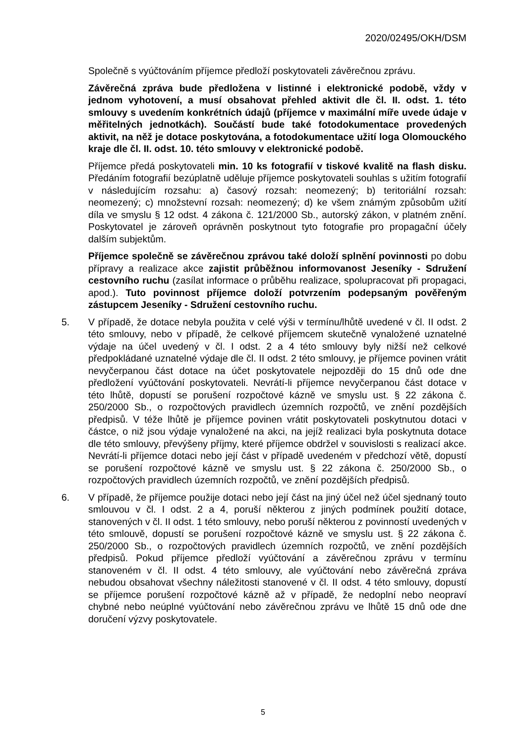2020/02495/OKH/DSM
Společně s vyúčtováním příjemce předloží poskytovateli závěrečnou zprávu.
Závěrečná zpráva bude předložena v listinné i elektronické podobě, vždy v jednom vyhotovení, a musí obsahovat přehled aktivit dle čl. II. odst. 1. této smlouvy s uvedením konkrétních údajů (příjemce v maximální míře uvede údaje v měřitelných jednotkách). Součástí bude také fotodokumentace provedených aktivit, na něž je dotace poskytována, a fotodokumentace užití loga Olomouckého kraje dle čl. II. odst. 10. této smlouvy v elektronické podobě.
Příjemce předá poskytovateli min. 10 ks fotografií v tiskové kvalitě na flash disku. Předáním fotografií bezúplatně uděluje příjemce poskytovateli souhlas s užitím fotografií v následujícím rozsahu: a) časový rozsah: neomezený; b) teritoriální rozsah: neomezený; c) množstevní rozsah: neomezený; d) ke všem známým způsobům užití díla ve smyslu § 12 odst. 4 zákona č. 121/2000 Sb., autorský zákon, v platném znění. Poskytovatel je zároveň oprávněn poskytnout tyto fotografie pro propagační účely dalším subjektům.
Příjemce společně se závěrečnou zprávou také doloží splnění povinnosti po dobu přípravy a realizace akce zajistit průběžnou informovanost Jeseníky - Sdružení cestovního ruchu (zasílat informace o průběhu realizace, spolupracovat při propagaci, apod.). Tuto povinnost příjemce doloží potvrzením podepsaným pověřeným zástupcem Jeseníky - Sdružení cestovního ruchu.
5. V případě, že dotace nebyla použita v celé výši v termínu/lhůtě uvedené v čl. II odst. 2 této smlouvy, nebo v případě, že celkové příjemcem skutečně vynaložené uznatelné výdaje na účel uvedený v čl. I odst. 2 a 4 této smlouvy byly nižší než celkové předpokládané uznatelné výdaje dle čl. II odst. 2 této smlouvy, je příjemce povinen vrátit nevyčerpanou část dotace na účet poskytovatele nejpozději do 15 dnů ode dne předložení vyúčtování poskytovateli. Nevrátí-li příjemce nevyčerpanou část dotace v této lhůtě, dopustí se porušení rozpočtové kázně ve smyslu ust. § 22 zákona č. 250/2000 Sb., o rozpočtových pravidlech územních rozpočtů, ve znění pozdějších předpisů. V téže lhůtě je příjemce povinen vrátit poskytovateli poskytnutou dotaci v částce, o niž jsou výdaje vynaložené na akci, na jejíž realizaci byla poskytnuta dotace dle této smlouvy, převýšeny příjmy, které příjemce obdržel v souvislosti s realizací akce. Nevrátí-li příjemce dotaci nebo její část v případě uvedeném v předchozí větě, dopustí se porušení rozpočtové kázně ve smyslu ust. § 22 zákona č. 250/2000 Sb., o rozpočtových pravidlech územních rozpočtů, ve znění pozdějších předpisů.
6. V případě, že příjemce použije dotaci nebo její část na jiný účel než účel sjednaný touto smlouvou v čl. I odst. 2 a 4, poruší některou z jiných podmínek použití dotace, stanovených v čl. II odst. 1 této smlouvy, nebo poruší některou z povinností uvedených v této smlouvě, dopustí se porušení rozpočtové kázně ve smyslu ust. § 22 zákona č. 250/2000 Sb., o rozpočtových pravidlech územních rozpočtů, ve znění pozdějších předpisů. Pokud příjemce předloží vyúčtování a závěrečnou zprávu v termínu stanoveném v čl. II odst. 4 této smlouvy, ale vyúčtování nebo závěrečná zpráva nebudou obsahovat všechny náležitosti stanovené v čl. II odst. 4 této smlouvy, dopustí se příjemce porušení rozpočtové kázně až v případě, že nedoplní nebo neopraví chybné nebo neúplné vyúčtování nebo závěrečnou zprávu ve lhůtě 15 dnů ode dne doručení výzvy poskytovatele.
5